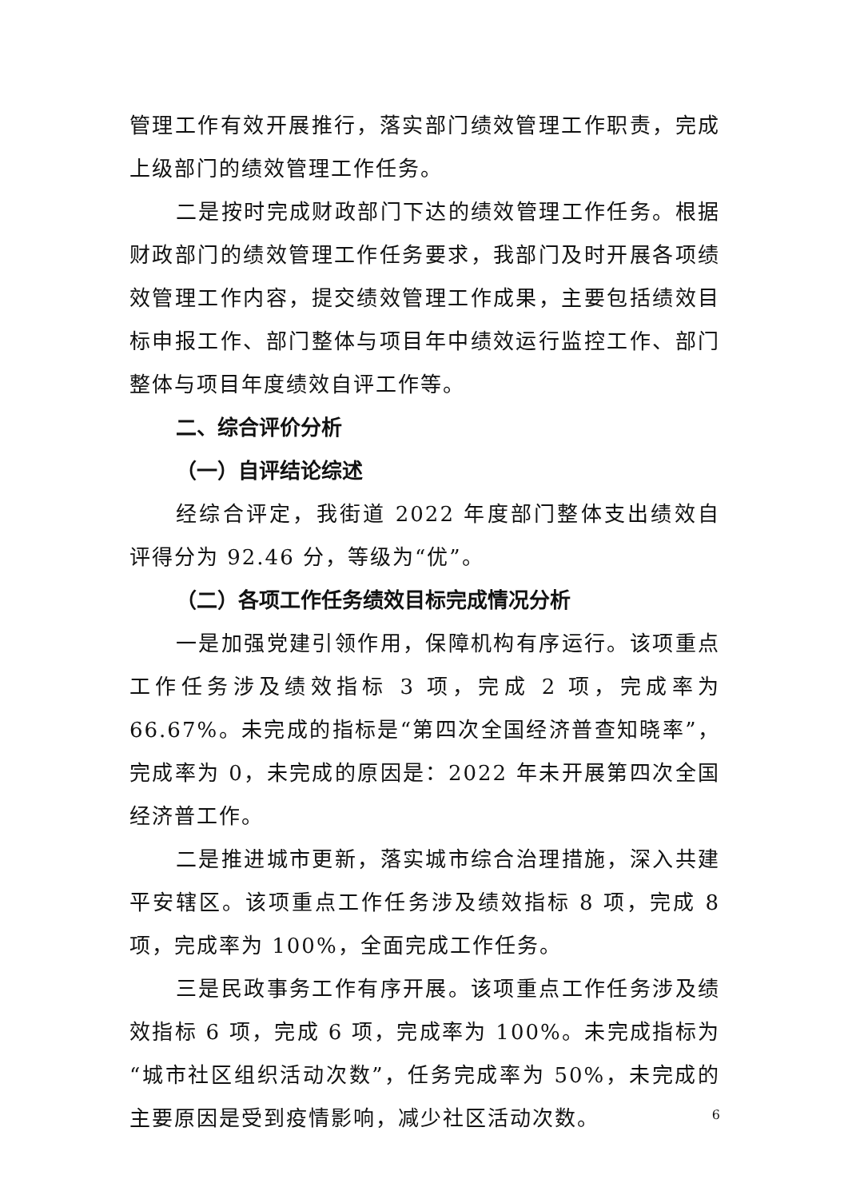管理工作有效开展推行，落实部门绩效管理工作职责，完成上级部门的绩效管理工作任务。
二是按时完成财政部门下达的绩效管理工作任务。根据财政部门的绩效管理工作任务要求，我部门及时开展各项绩效管理工作内容，提交绩效管理工作成果，主要包括绩效目标申报工作、部门整体与项目年中绩效运行监控工作、部门整体与项目年度绩效自评工作等。
二、综合评价分析
（一）自评结论综述
经综合评定，我街道 2022 年度部门整体支出绩效自评得分为 92.46 分，等级为“优”。
（二）各项工作任务绩效目标完成情况分析
一是加强党建引领作用，保障机构有序运行。该项重点工作任务涉及绩效指标 3 项，完成 2 项，完成率为 66.67%。未完成的指标是“第四次全国经济普查知晓率”，完成率为 0，未完成的原因是：2022 年未开展第四次全国经济普工作。
二是推进城市更新，落实城市综合治理措施，深入共建平安辖区。该项重点工作任务涉及绩效指标 8 项，完成 8 项，完成率为 100%，全面完成工作任务。
三是民政事务工作有序开展。该项重点工作任务涉及绩效指标 6 项，完成 6 项，完成率为 100%。未完成指标为“城市社区组织活动次数”，任务完成率为 50%，未完成的主要原因是受到疫情影响，减少社区活动次数。
6